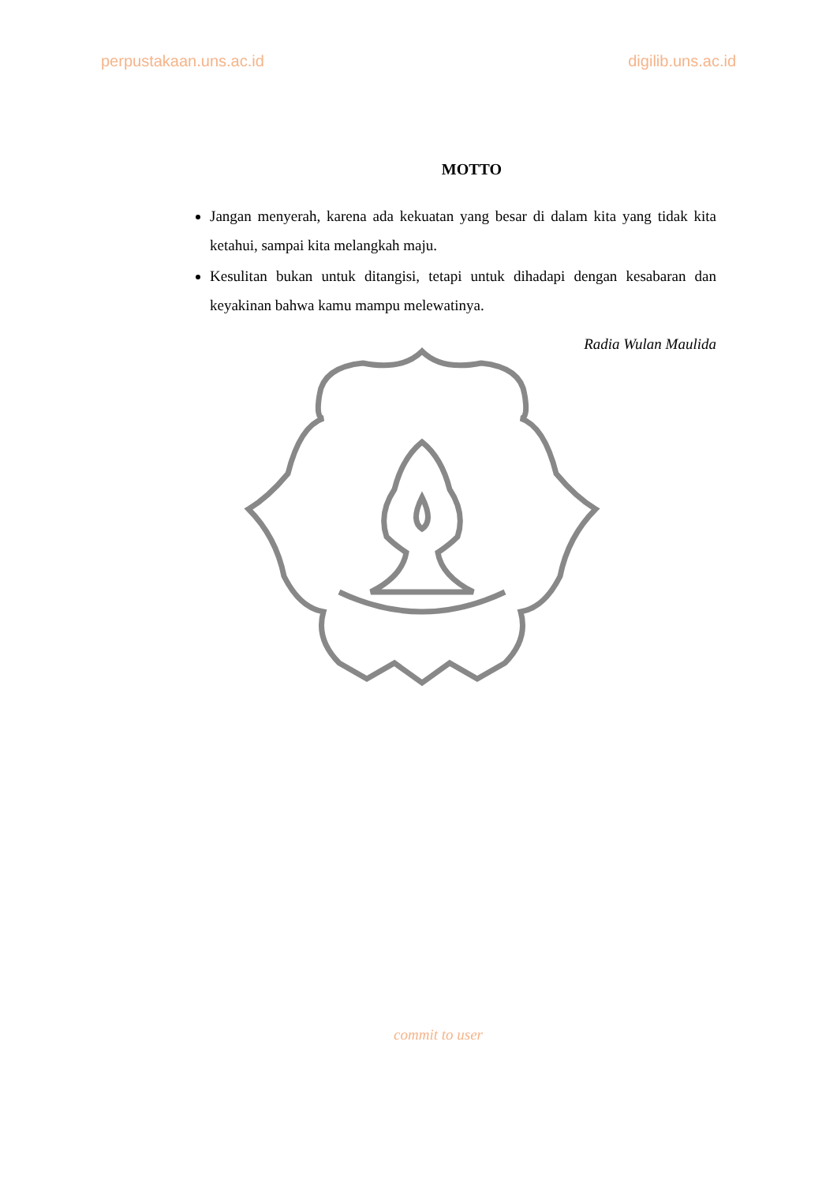perpustakaan.uns.ac.id digilib.uns.ac.id
MOTTO
Jangan menyerah, karena ada kekuatan yang besar di dalam kita yang tidak kita ketahui, sampai kita melangkah maju.
Kesulitan bukan untuk ditangisi, tetapi untuk dihadapi dengan kesabaran dan keyakinan bahwa kamu mampu melewatinya.
Radia Wulan Maulida
commit to user